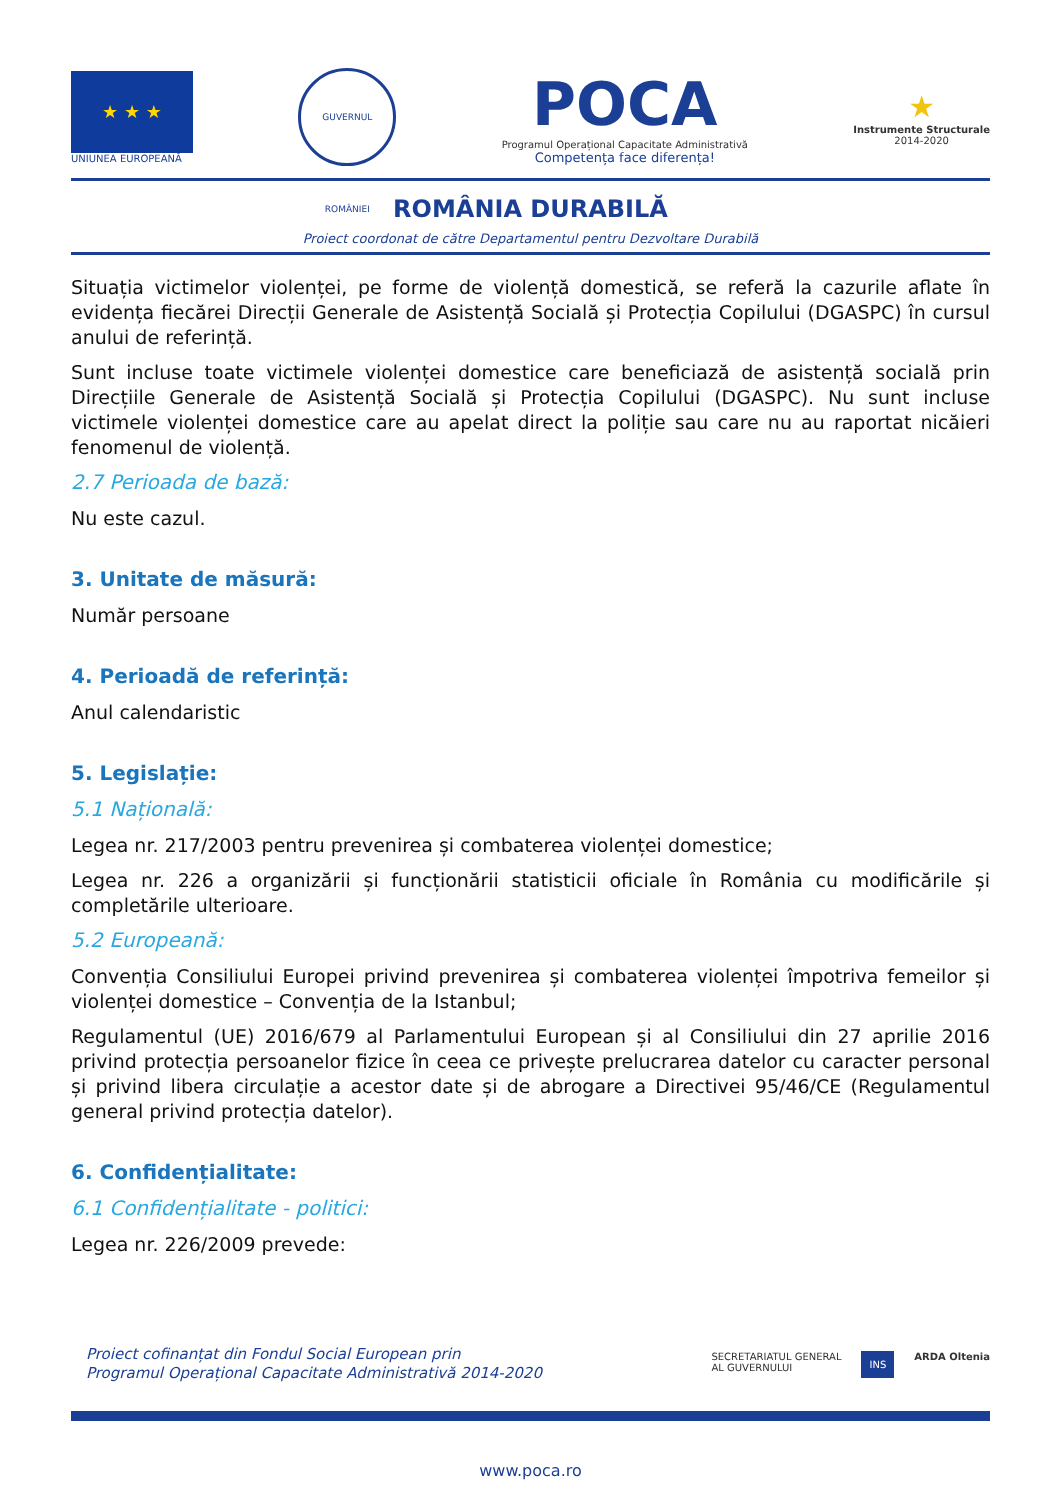★ ★ ★
UNIUNEA EUROPEANĂ
GUVERNUL ROMÂNIEI
POCA
Programul Operațional Capacitate Administrativă
Competența face diferența!
★
Instrumente Structurale
2014-2020
ROMÂNIA DURABILĂ
Proiect coordonat de către Departamentul pentru Dezvoltare Durabilă
Situația victimelor violenței, pe forme de violență domestică, se referă la cazurile aflate în evidența fiecărei Direcții Generale de Asistență Socială și Protecția Copilului (DGASPC) în cursul anului de referință.
Sunt incluse toate victimele violenței domestice care beneficiază de asistență socială prin Direcțiile Generale de Asistență Socială și Protecția Copilului (DGASPC). Nu sunt incluse victimele violenței domestice care au apelat direct la poliție sau care nu au raportat nicăieri fenomenul de violență.
2.7 Perioada de bază:
Nu este cazul.
3. Unitate de măsură:
Număr persoane
4. Perioadă de referință:
Anul calendaristic
5. Legislație:
5.1 Națională:
Legea nr. 217/2003 pentru prevenirea și combaterea violenței domestice;
Legea nr. 226 a organizării și funcționării statisticii oficiale în România cu modificările și completările ulterioare.
5.2 Europeană:
Convenția Consiliului Europei privind prevenirea și combaterea violenței împotriva femeilor și violenței domestice – Convenția de la Istanbul;
Regulamentul (UE) 2016/679 al Parlamentului European și al Consiliului din 27 aprilie 2016 privind protecția persoanelor fizice în ceea ce privește prelucrarea datelor cu caracter personal și privind libera circulație a acestor date și de abrogare a Directivei 95/46/CE (Regulamentul general privind protecția datelor).
6. Confidențialitate:
6.1 Confidențialitate - politici:
Legea nr. 226/2009 prevede:
Proiect cofinanțat din Fondul Social European prin
Programul Operațional Capacitate Administrativă 2014-2020
SECRETARIATUL GENERAL
AL GUVERNULUI INS ARDA Oltenia
www.poca.ro